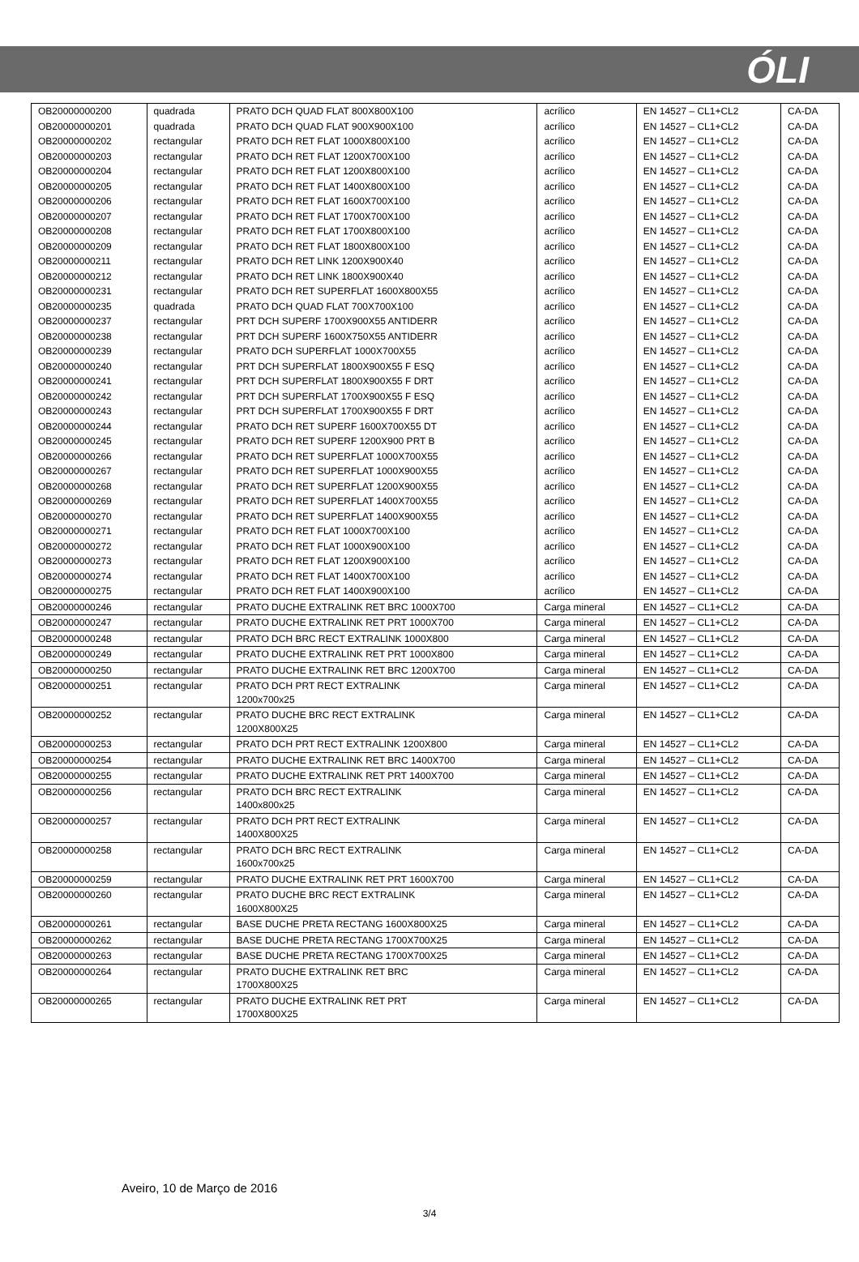ÓLI
| OB20000000200 | quadrada | PRATO DCH QUAD FLAT 800X800X100 | acrílico | EN 14527 – CL1+CL2 | CA-DA |
| OB20000000201 | quadrada | PRATO DCH QUAD FLAT 900X900X100 | acrílico | EN 14527 – CL1+CL2 | CA-DA |
| OB20000000202 | rectangular | PRATO DCH RET FLAT 1000X800X100 | acrílico | EN 14527 – CL1+CL2 | CA-DA |
| OB20000000203 | rectangular | PRATO DCH RET FLAT 1200X700X100 | acrílico | EN 14527 – CL1+CL2 | CA-DA |
| OB20000000204 | rectangular | PRATO DCH RET FLAT 1200X800X100 | acrílico | EN 14527 – CL1+CL2 | CA-DA |
| OB20000000205 | rectangular | PRATO DCH RET FLAT 1400X800X100 | acrílico | EN 14527 – CL1+CL2 | CA-DA |
| OB20000000206 | rectangular | PRATO DCH RET FLAT 1600X700X100 | acrílico | EN 14527 – CL1+CL2 | CA-DA |
| OB20000000207 | rectangular | PRATO DCH RET FLAT 1700X700X100 | acrílico | EN 14527 – CL1+CL2 | CA-DA |
| OB20000000208 | rectangular | PRATO DCH RET FLAT 1700X800X100 | acrílico | EN 14527 – CL1+CL2 | CA-DA |
| OB20000000209 | rectangular | PRATO DCH RET FLAT 1800X800X100 | acrílico | EN 14527 – CL1+CL2 | CA-DA |
| OB20000000211 | rectangular | PRATO DCH RET LINK 1200X900X40 | acrílico | EN 14527 – CL1+CL2 | CA-DA |
| OB20000000212 | rectangular | PRATO DCH RET LINK 1800X900X40 | acrílico | EN 14527 – CL1+CL2 | CA-DA |
| OB20000000231 | rectangular | PRATO DCH RET SUPERFLAT 1600X800X55 | acrílico | EN 14527 – CL1+CL2 | CA-DA |
| OB20000000235 | quadrada | PRATO DCH QUAD FLAT 700X700X100 | acrílico | EN 14527 – CL1+CL2 | CA-DA |
| OB20000000237 | rectangular | PRT DCH SUPERF 1700X900X55 ANTIDERR | acrílico | EN 14527 – CL1+CL2 | CA-DA |
| OB20000000238 | rectangular | PRT DCH SUPERF 1600X750X55 ANTIDERR | acrílico | EN 14527 – CL1+CL2 | CA-DA |
| OB20000000239 | rectangular | PRATO DCH SUPERFLAT 1000X700X55 | acrílico | EN 14527 – CL1+CL2 | CA-DA |
| OB20000000240 | rectangular | PRT DCH SUPERFLAT 1800X900X55 F ESQ | acrílico | EN 14527 – CL1+CL2 | CA-DA |
| OB20000000241 | rectangular | PRT DCH SUPERFLAT 1800X900X55 F DRT | acrílico | EN 14527 – CL1+CL2 | CA-DA |
| OB20000000242 | rectangular | PRT DCH SUPERFLAT 1700X900X55 F ESQ | acrílico | EN 14527 – CL1+CL2 | CA-DA |
| OB20000000243 | rectangular | PRT DCH SUPERFLAT 1700X900X55 F DRT | acrílico | EN 14527 – CL1+CL2 | CA-DA |
| OB20000000244 | rectangular | PRATO DCH RET SUPERF 1600X700X55 DT | acrílico | EN 14527 – CL1+CL2 | CA-DA |
| OB20000000245 | rectangular | PRATO DCH RET SUPERF 1200X900 PRT B | acrílico | EN 14527 – CL1+CL2 | CA-DA |
| OB20000000266 | rectangular | PRATO DCH RET SUPERFLAT 1000X700X55 | acrílico | EN 14527 – CL1+CL2 | CA-DA |
| OB20000000267 | rectangular | PRATO DCH RET SUPERFLAT 1000X900X55 | acrílico | EN 14527 – CL1+CL2 | CA-DA |
| OB20000000268 | rectangular | PRATO DCH RET SUPERFLAT 1200X900X55 | acrílico | EN 14527 – CL1+CL2 | CA-DA |
| OB20000000269 | rectangular | PRATO DCH RET SUPERFLAT 1400X700X55 | acrílico | EN 14527 – CL1+CL2 | CA-DA |
| OB20000000270 | rectangular | PRATO DCH RET SUPERFLAT 1400X900X55 | acrílico | EN 14527 – CL1+CL2 | CA-DA |
| OB20000000271 | rectangular | PRATO DCH RET FLAT 1000X700X100 | acrílico | EN 14527 – CL1+CL2 | CA-DA |
| OB20000000272 | rectangular | PRATO DCH RET FLAT 1000X900X100 | acrílico | EN 14527 – CL1+CL2 | CA-DA |
| OB20000000273 | rectangular | PRATO DCH RET FLAT 1200X900X100 | acrílico | EN 14527 – CL1+CL2 | CA-DA |
| OB20000000274 | rectangular | PRATO DCH RET FLAT 1400X700X100 | acrílico | EN 14527 – CL1+CL2 | CA-DA |
| OB20000000275 | rectangular | PRATO DCH RET FLAT 1400X900X100 | acrílico | EN 14527 – CL1+CL2 | CA-DA |
| OB20000000246 | rectangular | PRATO DUCHE EXTRALINK RET BRC 1000X700 | Carga mineral | EN 14527 – CL1+CL2 | CA-DA |
| OB20000000247 | rectangular | PRATO DUCHE EXTRALINK RET PRT 1000X700 | Carga mineral | EN 14527 – CL1+CL2 | CA-DA |
| OB20000000248 | rectangular | PRATO DCH BRC RECT EXTRALINK 1000X800 | Carga mineral | EN 14527 – CL1+CL2 | CA-DA |
| OB20000000249 | rectangular | PRATO DUCHE EXTRALINK RET PRT 1000X800 | Carga mineral | EN 14527 – CL1+CL2 | CA-DA |
| OB20000000250 | rectangular | PRATO DUCHE EXTRALINK RET BRC 1200X700 | Carga mineral | EN 14527 – CL1+CL2 | CA-DA |
| OB20000000251 | rectangular | PRATO DCH PRT RECT EXTRALINK 1200x700x25 | Carga mineral | EN 14527 – CL1+CL2 | CA-DA |
| OB20000000252 | rectangular | PRATO DUCHE BRC RECT EXTRALINK 1200X800X25 | Carga mineral | EN 14527 – CL1+CL2 | CA-DA |
| OB20000000253 | rectangular | PRATO DCH PRT RECT EXTRALINK 1200X800 | Carga mineral | EN 14527 – CL1+CL2 | CA-DA |
| OB20000000254 | rectangular | PRATO DUCHE EXTRALINK RET BRC 1400X700 | Carga mineral | EN 14527 – CL1+CL2 | CA-DA |
| OB20000000255 | rectangular | PRATO DUCHE EXTRALINK RET PRT 1400X700 | Carga mineral | EN 14527 – CL1+CL2 | CA-DA |
| OB20000000256 | rectangular | PRATO DCH BRC RECT EXTRALINK 1400x800x25 | Carga mineral | EN 14527 – CL1+CL2 | CA-DA |
| OB20000000257 | rectangular | PRATO DCH PRT RECT EXTRALINK 1400X800X25 | Carga mineral | EN 14527 – CL1+CL2 | CA-DA |
| OB20000000258 | rectangular | PRATO DCH BRC RECT EXTRALINK 1600x700x25 | Carga mineral | EN 14527 – CL1+CL2 | CA-DA |
| OB20000000259 | rectangular | PRATO DUCHE EXTRALINK RET PRT 1600X700 | Carga mineral | EN 14527 – CL1+CL2 | CA-DA |
| OB20000000260 | rectangular | PRATO DUCHE BRC RECT EXTRALINK 1600X800X25 | Carga mineral | EN 14527 – CL1+CL2 | CA-DA |
| OB20000000261 | rectangular | BASE DUCHE PRETA RECTANG 1600X800X25 | Carga mineral | EN 14527 – CL1+CL2 | CA-DA |
| OB20000000262 | rectangular | BASE DUCHE PRETA RECTANG 1700X700X25 | Carga mineral | EN 14527 – CL1+CL2 | CA-DA |
| OB20000000263 | rectangular | BASE DUCHE PRETA RECTANG 1700X700X25 | Carga mineral | EN 14527 – CL1+CL2 | CA-DA |
| OB20000000264 | rectangular | PRATO DUCHE EXTRALINK RET BRC 1700X800X25 | Carga mineral | EN 14527 – CL1+CL2 | CA-DA |
| OB20000000265 | rectangular | PRATO DUCHE EXTRALINK RET PRT 1700X800X25 | Carga mineral | EN 14527 – CL1+CL2 | CA-DA |
Aveiro, 10 de Março de 2016
3/4